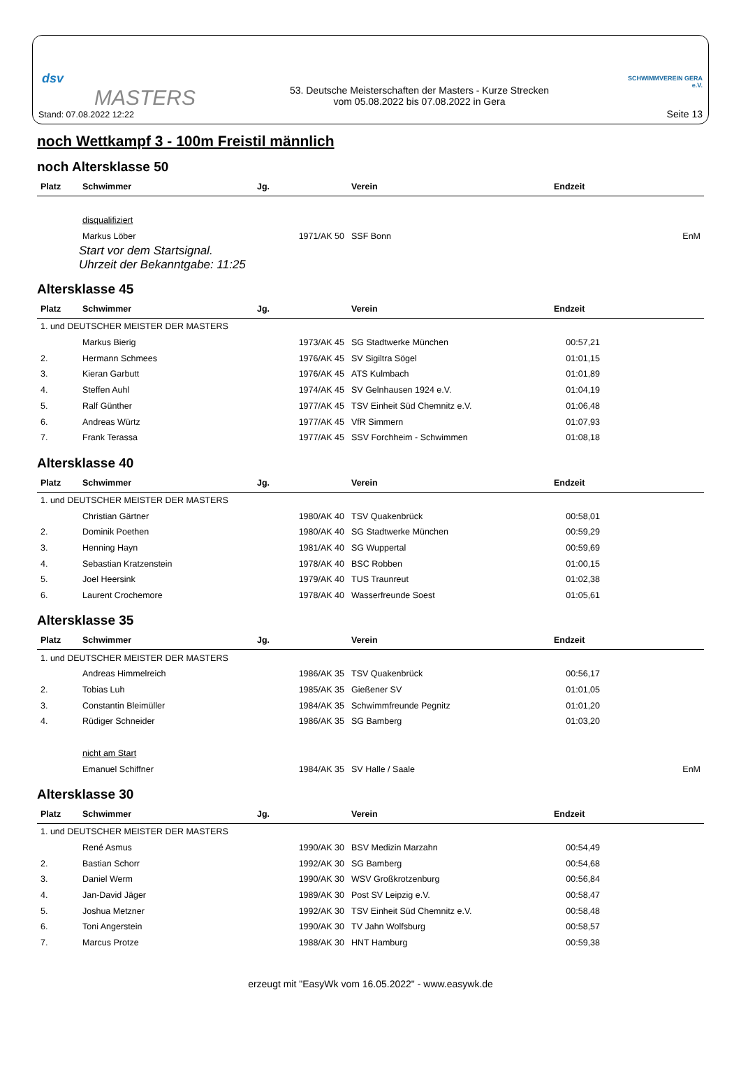dsv
MASTERS
Stand: 07.08.2022 12:22
53. Deutsche Meisterschaften der Masters - Kurze Strecken
vom 05.08.2022 bis 07.08.2022 in Gera
SCHWIMMVEREIN GERA e.V.
Seite 13
noch Wettkampf 3 - 100m Freistil männlich
noch Altersklasse 50
| Platz | Schwimmer | Jg. | Verein | Endzeit | |
| --- | --- | --- | --- | --- | --- |
| | disqualifiziert | | | | |
| | Markus Löber | 1971/AK 50 | SSF Bonn | | EnM |
Start vor dem Startsignal.
Uhrzeit der Bekanntgabe: 11:25
Altersklasse 45
| Platz | Schwimmer | Jg. | Verein | Endzeit |
| --- | --- | --- | --- | --- |
| 1. und DEUTSCHER MEISTER DER MASTERS | | | | |
| | Markus Bierig | 1973/AK 45 | SG Stadtwerke München | 00:57,21 |
| 2. | Hermann Schmees | 1976/AK 45 | SV Sigiltra Sögel | 01:01,15 |
| 3. | Kieran Garbutt | 1976/AK 45 | ATS Kulmbach | 01:01,89 |
| 4. | Steffen Auhl | 1974/AK 45 | SV Gelnhausen 1924 e.V. | 01:04,19 |
| 5. | Ralf Günther | 1977/AK 45 | TSV Einheit Süd Chemnitz e.V. | 01:06,48 |
| 6. | Andreas Würtz | 1977/AK 45 | VfR Simmern | 01:07,93 |
| 7. | Frank Terassa | 1977/AK 45 | SSV Forchheim - Schwimmen | 01:08,18 |
Altersklasse 40
| Platz | Schwimmer | Jg. | Verein | Endzeit |
| --- | --- | --- | --- | --- |
| 1. und DEUTSCHER MEISTER DER MASTERS | | | | |
| | Christian Gärtner | 1980/AK 40 | TSV Quakenbrück | 00:58,01 |
| 2. | Dominik Poethen | 1980/AK 40 | SG Stadtwerke München | 00:59,29 |
| 3. | Henning Hayn | 1981/AK 40 | SG Wuppertal | 00:59,69 |
| 4. | Sebastian Kratzenstein | 1978/AK 40 | BSC Robben | 01:00,15 |
| 5. | Joel Heersink | 1979/AK 40 | TUS Traunreut | 01:02,38 |
| 6. | Laurent Crochemore | 1978/AK 40 | Wasserfreunde Soest | 01:05,61 |
Altersklasse 35
| Platz | Schwimmer | Jg. | Verein | Endzeit | |
| --- | --- | --- | --- | --- | --- |
| 1. und DEUTSCHER MEISTER DER MASTERS | | | | | |
| | Andreas Himmelreich | 1986/AK 35 | TSV Quakenbrück | 00:56,17 | |
| 2. | Tobias Luh | 1985/AK 35 | Gießener SV | 01:01,05 | |
| 3. | Constantin Bleimüller | 1984/AK 35 | Schwimmfreunde Pegnitz | 01:01,20 | |
| 4. | Rüdiger Schneider | 1986/AK 35 | SG Bamberg | 01:03,20 | |
| | nicht am Start | | | | |
| | Emanuel Schiffner | 1984/AK 35 | SV Halle / Saale | | EnM |
Altersklasse 30
| Platz | Schwimmer | Jg. | Verein | Endzeit |
| --- | --- | --- | --- | --- |
| 1. und DEUTSCHER MEISTER DER MASTERS | | | | |
| | René Asmus | 1990/AK 30 | BSV Medizin Marzahn | 00:54,49 |
| 2. | Bastian Schorr | 1992/AK 30 | SG Bamberg | 00:54,68 |
| 3. | Daniel Werm | 1990/AK 30 | WSV Großkrotzenburg | 00:56,84 |
| 4. | Jan-David Jäger | 1989/AK 30 | Post SV Leipzig e.V. | 00:58,47 |
| 5. | Joshua Metzner | 1992/AK 30 | TSV Einheit Süd Chemnitz e.V. | 00:58,48 |
| 6. | Toni Angerstein | 1990/AK 30 | TV Jahn Wolfsburg | 00:58,57 |
| 7. | Marcus Protze | 1988/AK 30 | HNT Hamburg | 00:59,38 |
erzeugt mit "EasyWk vom 16.05.2022" - www.easywk.de